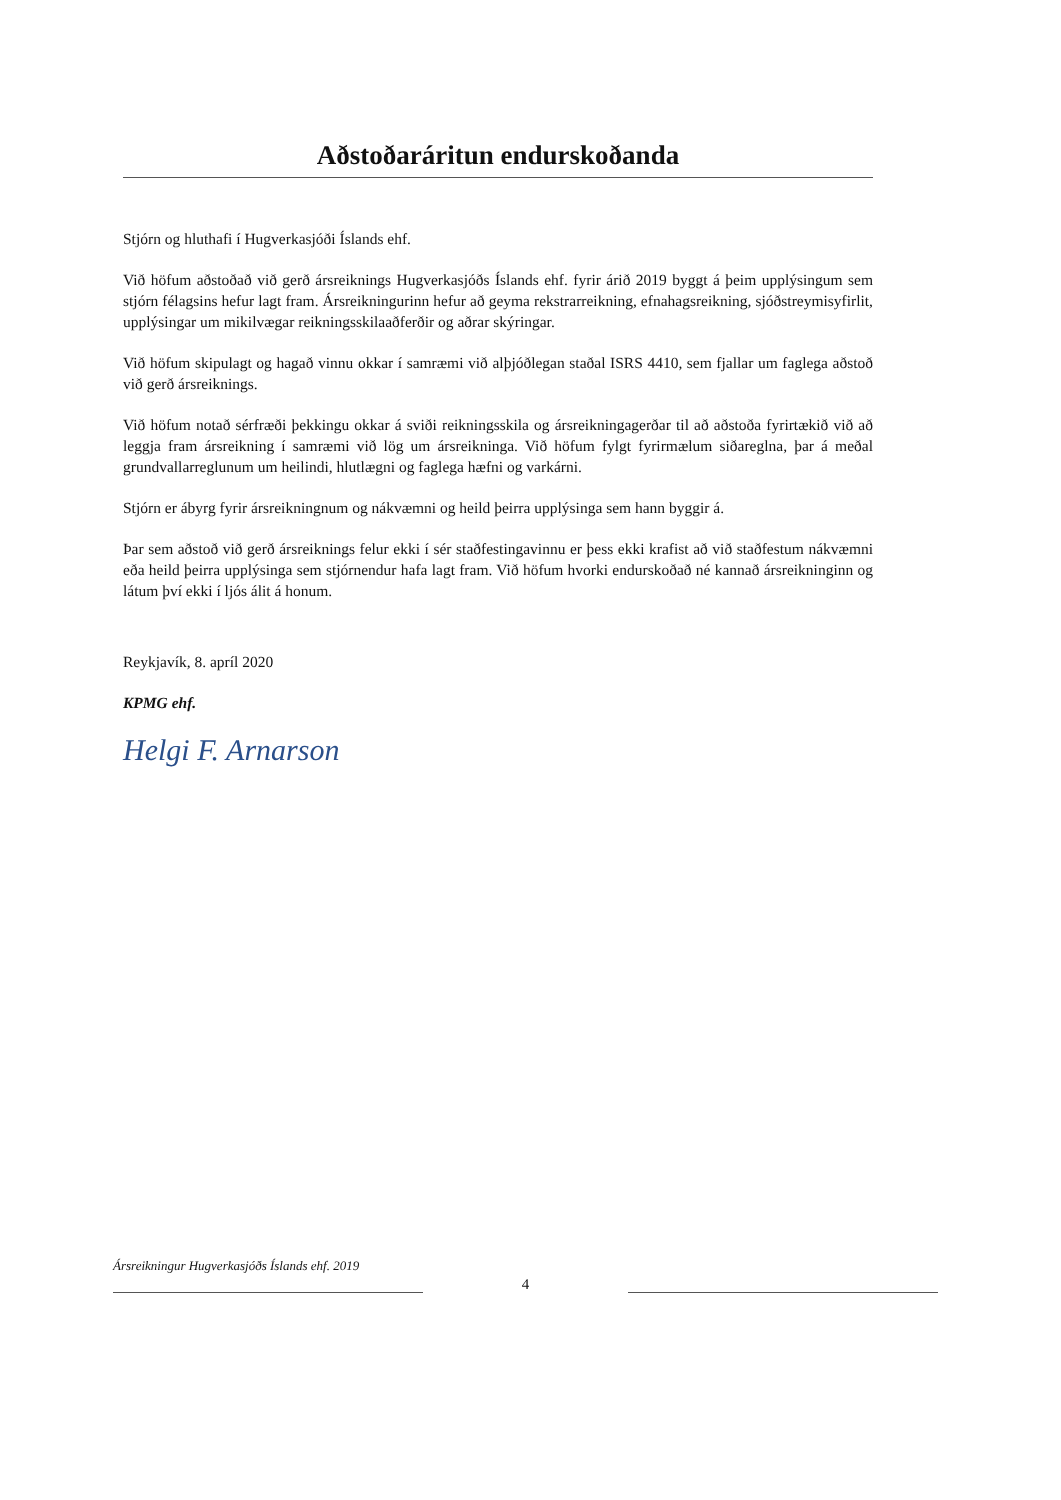Aðstoðaráritun endurskoðanda
Stjórn og hluthafi í Hugverkasjóði Íslands ehf.
Við höfum aðstoðað við gerð ársreiknings Hugverkasjóðs Íslands ehf. fyrir árið 2019 byggt á þeim upplýsingum sem stjórn félagsins hefur lagt fram. Ársreikningurinn hefur að geyma rekstrarreikning, efnahagsreikning, sjóðstreymisyfirlit, upplýsingar um mikilvægar reikningsskilaaðferðir og aðrar skýringar.
Við höfum skipulagt og hagað vinnu okkar í samræmi við alþjóðlegan staðal ISRS 4410, sem fjallar um faglega aðstoð við gerð ársreiknings.
Við höfum notað sérfræði þekkingu okkar á sviði reikningsskila og ársreikningagerðar til að aðstoða fyrirtækið við að leggja fram ársreikning í samræmi við lög um ársreikninga. Við höfum fylgt fyrirmælum siðareglna, þar á meðal grundvallarreglunum um heilindi, hlutlægni og faglega hæfni og varkárni.
Stjórn er ábyrg fyrir ársreikningnum og nákvæmni og heild þeirra upplýsinga sem hann byggir á.
Þar sem aðstoð við gerð ársreiknings felur ekki í sér staðfestingavinnu er þess ekki krafist að við staðfestum nákvæmni eða heild þeirra upplýsinga sem stjórnendur hafa lagt fram. Við höfum hvorki endurskoðað né kannað ársreikninginn og látum því ekki í ljós álit á honum.
Reykjavík, 8. apríl 2020
KPMG ehf.
Helgi F. Arnarson
Ársreikningur Hugverkasjóðs Íslands ehf. 2019
4